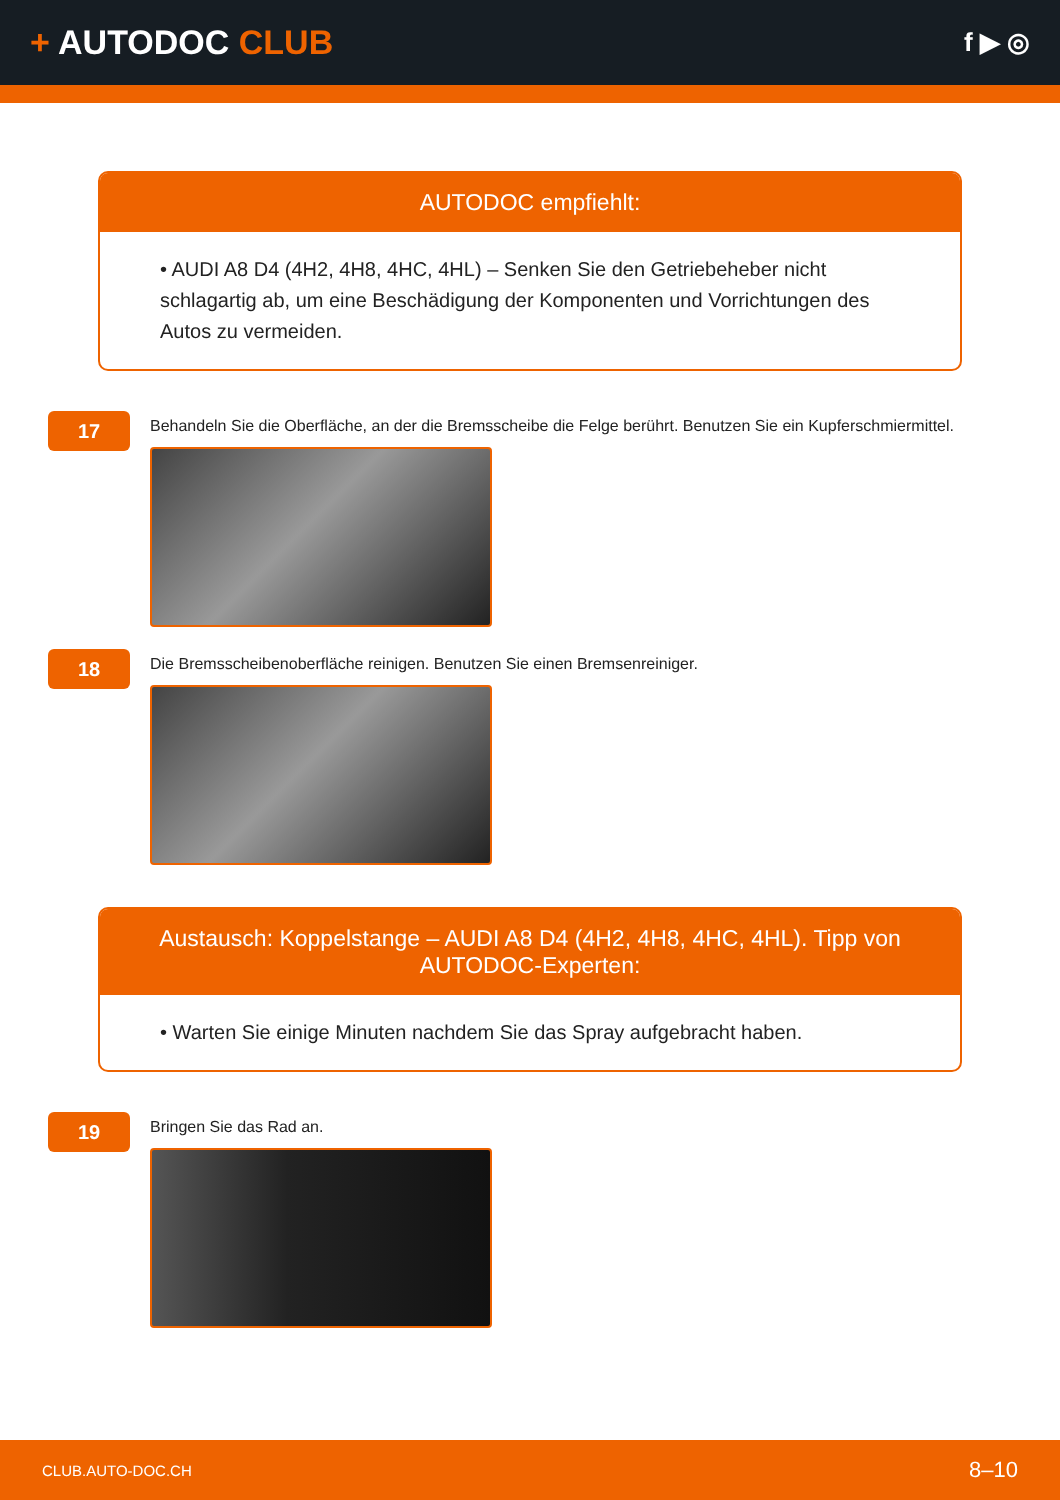+ AUTODOC CLUB
f ▶ ◎
AUTODOC empfiehlt:
• AUDI A8 D4 (4H2, 4H8, 4HC, 4HL) – Senken Sie den Getriebeheber nicht schlagartig ab, um eine Beschädigung der Komponenten und Vorrichtungen des Autos zu vermeiden.
17
Behandeln Sie die Oberfläche, an der die Bremsscheibe die Felge berührt. Benutzen Sie ein Kupferschmiermittel.
18
Die Bremsscheibenoberfläche reinigen. Benutzen Sie einen Bremsenreiniger.
Austausch: Koppelstange – AUDI A8 D4 (4H2, 4H8, 4HC, 4HL). Tipp von AUTODOC-Experten:
• Warten Sie einige Minuten nachdem Sie das Spray aufgebracht haben.
19
Bringen Sie das Rad an.
CLUB.AUTO-DOC.CH 8–10